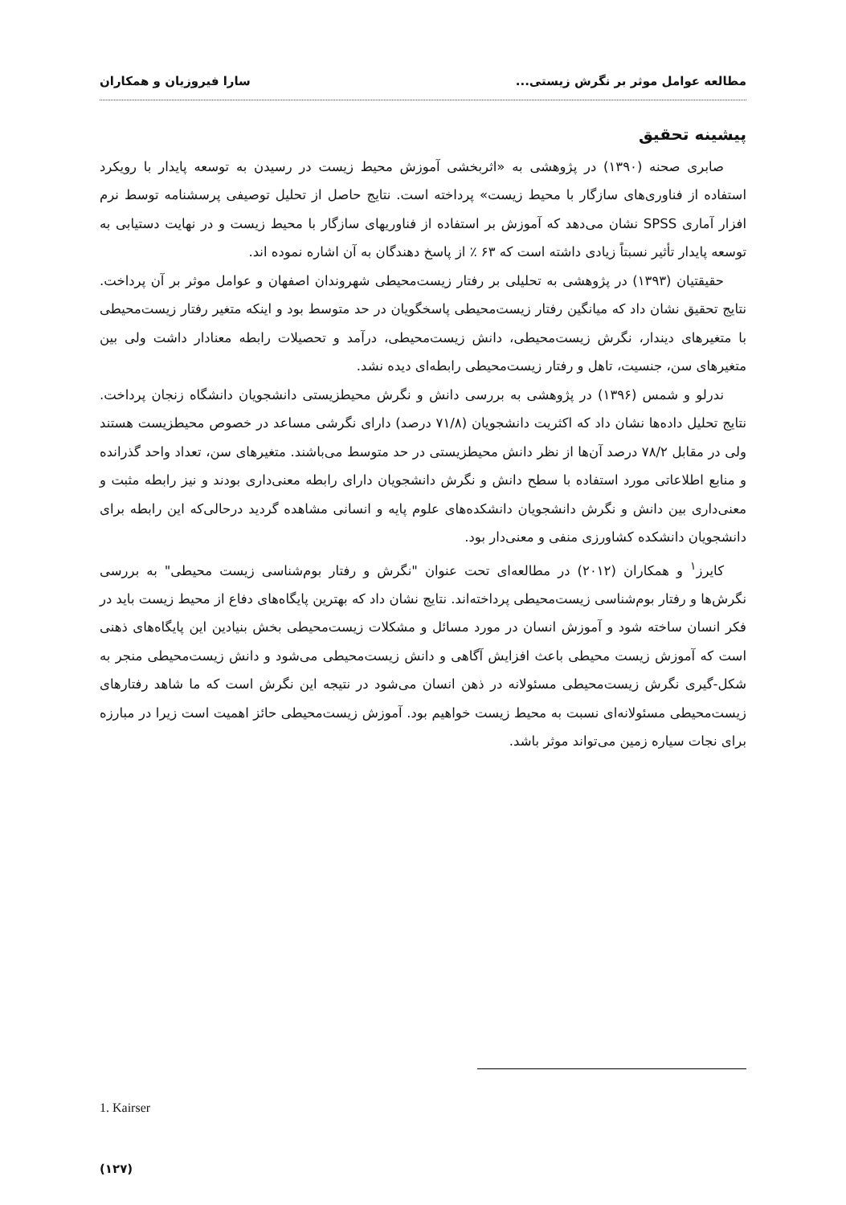مطالعه عوامل موثر بر نگرش زیستی... سارا فیروزیان و همکاران
پیشینه تحقیق
صابری صحنه (۱۳۹۰) در پژوهشی به «اثربخشی آموزش محیط زیست در رسیدن به توسعه پایدار با رویکرد استفاده از فناوری‌های سازگار با محیط زیست» پرداخته است. نتایج حاصل از تحلیل توصیفی پرسشنامه توسط نرم افزار آماری SPSS نشان می‌دهد که آموزش بر استفاده از فناوریهای سازگار با محیط زیست و در نهایت دستیابی به توسعه پایدار تأثیر نسبتاً زیادی داشته است که ۶۳ ٪ از پاسخ دهندگان به آن اشاره نموده اند.
حقیقتیان (۱۳۹۳) در پژوهشی به تحلیلی بر رفتار زیست‌محیطی شهروندان اصفهان و عوامل موثر بر آن پرداخت. نتایج تحقیق نشان داد که میانگین رفتار زیست‌محیطی پاسخگویان در حد متوسط بود و اینکه متغیر رفتار زیست‌محیطی با متغیرهای دیندار، نگرش زیست‌محیطی، دانش زیست‌محیطی، درآمد و تحصیلات رابطه معنادار داشت ولی بین متغیرهای سن، جنسیت، تاهل و رفتار زیست‌محیطی رابطه‌ای دیده نشد.
ندرلو و شمس (۱۳۹۶) در پژوهشی به بررسی دانش و نگرش محیطزیستی دانشجویان دانشگاه زنجان پرداخت. نتایج تحلیل داده‌ها نشان داد که اکثریت دانشجویان (۷۱/۸ درصد) دارای نگرشی مساعد در خصوص محیطزیست هستند ولی در مقابل ۷۸/۲ درصد آن‌ها از نظر دانش محیطزیستی در حد متوسط می‌باشند. متغیرهای سن، تعداد واحد گذرانده و منابع اطلاعاتی مورد استفاده با سطح دانش و نگرش دانشجویان دارای رابطه معنی‌داری بودند و نیز رابطه مثبت و معنی‌داری بین دانش و نگرش دانشجویان دانشکده‌های علوم پایه و انسانی مشاهده گردید درحالی‌که این رابطه برای دانشجویان دانشکده کشاورزی منفی و معنی‌دار بود.
کایرز<sup>۱</sup> و همکاران (۲۰۱۲) در مطالعه‌ای تحت عنوان "نگرش و رفتار بوم‌شناسی زیست محیطی" به بررسی نگرش‌ها و رفتار بوم‌شناسی زیست‌محیطی پرداخته‌اند. نتایج نشان داد که بهترین پایگاه‌های دفاع از محیط زیست باید در فکر انسان ساخته شود و آموزش انسان در مورد مسائل و مشکلات زیست‌محیطی بخش بنیادین این پایگاه‌های ذهنی است که آموزش زیست محیطی باعث افزایش آگاهی و دانش زیست‌محیطی می‌شود و دانش زیست‌محیطی منجر به شکل-گیری نگرش زیست‌محیطی مسئولانه در ذهن انسان می‌شود در نتیجه این نگرش است که ما شاهد رفتارهای زیست‌محیطی مسئولانه‌ای نسبت به محیط زیست خواهیم بود. آموزش زیست‌محیطی حائز اهمیت است زیرا در مبارزه برای نجات سیاره زمین می‌تواند موثر باشد.
1. Kairser
(۱۲۷)